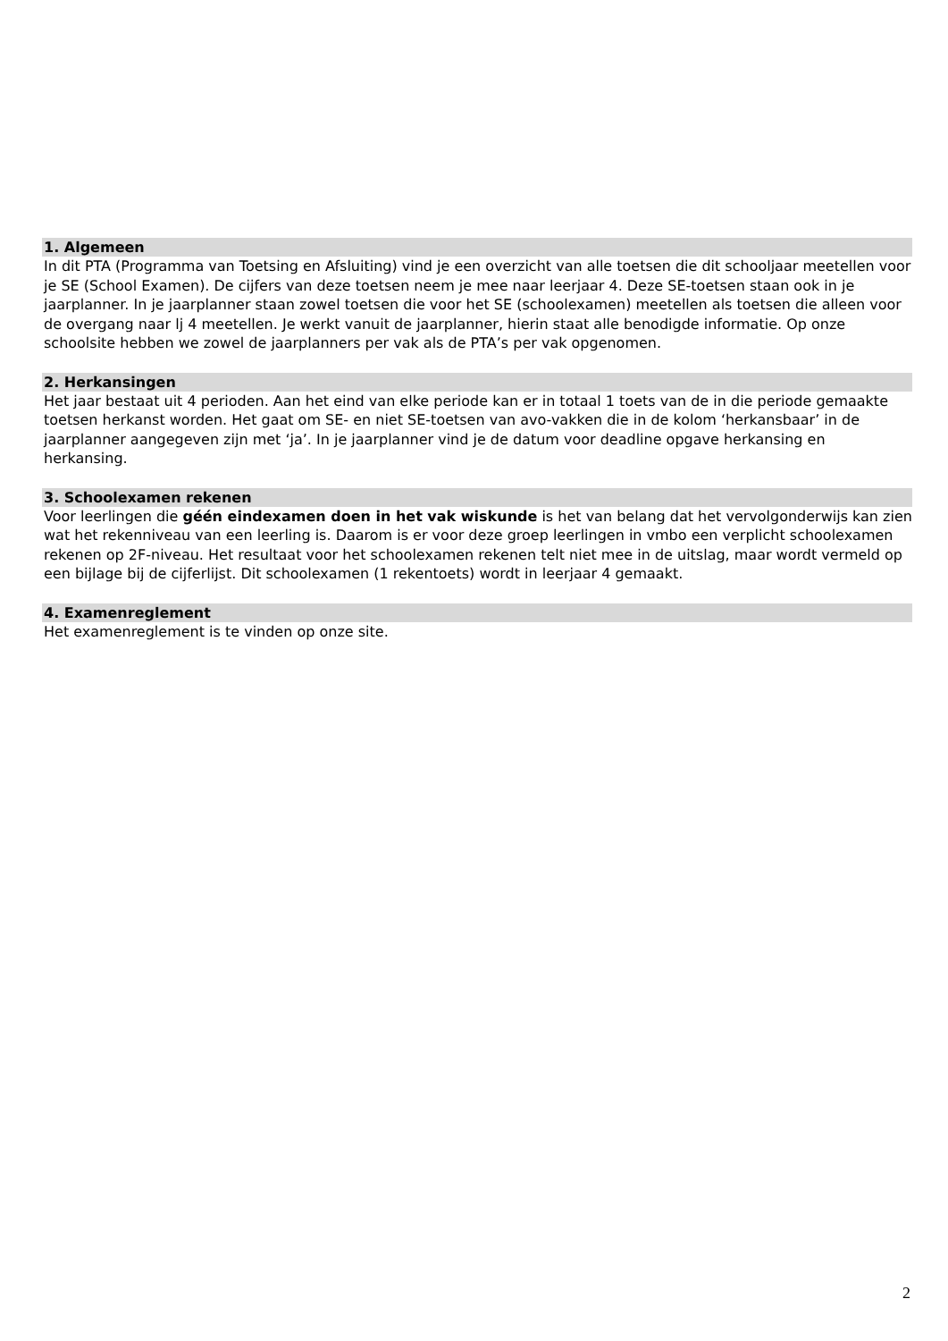1. Algemeen
In dit PTA (Programma van Toetsing en Afsluiting) vind je een overzicht van alle toetsen die dit schooljaar meetellen voor je SE (School Examen). De cijfers van deze toetsen neem je mee naar leerjaar 4. Deze SE-toetsen staan ook in je jaarplanner. In je jaarplanner staan zowel toetsen die voor het SE (schoolexamen) meetellen als toetsen die alleen voor de overgang naar lj 4 meetellen. Je werkt vanuit de jaarplanner, hierin staat alle benodigde informatie. Op onze schoolsite hebben we zowel de jaarplanners per vak als de PTA’s per vak opgenomen.
2. Herkansingen
Het jaar bestaat uit 4 perioden. Aan het eind van elke periode kan er in totaal 1 toets van de in die periode gemaakte toetsen herkanst worden. Het gaat om SE- en niet SE-toetsen van avo-vakken die in de kolom ‘herkansbaar’ in de jaarplanner aangegeven zijn met ‘ja’. In je jaarplanner vind je de datum voor deadline opgave herkansing en herkansing.
3. Schoolexamen rekenen
Voor leerlingen die géén eindexamen doen in het vak wiskunde is het van belang dat het vervolgonderwijs kan zien wat het rekenniveau van een leerling is. Daarom is er voor deze groep leerlingen in vmbo een verplicht schoolexamen rekenen op 2F-niveau. Het resultaat voor het schoolexamen rekenen telt niet mee in de uitslag, maar wordt vermeld op een bijlage bij de cijferlijst. Dit schoolexamen (1 rekentoets) wordt in leerjaar 4 gemaakt.
4. Examenreglement
Het examenreglement is te vinden op onze site.
2